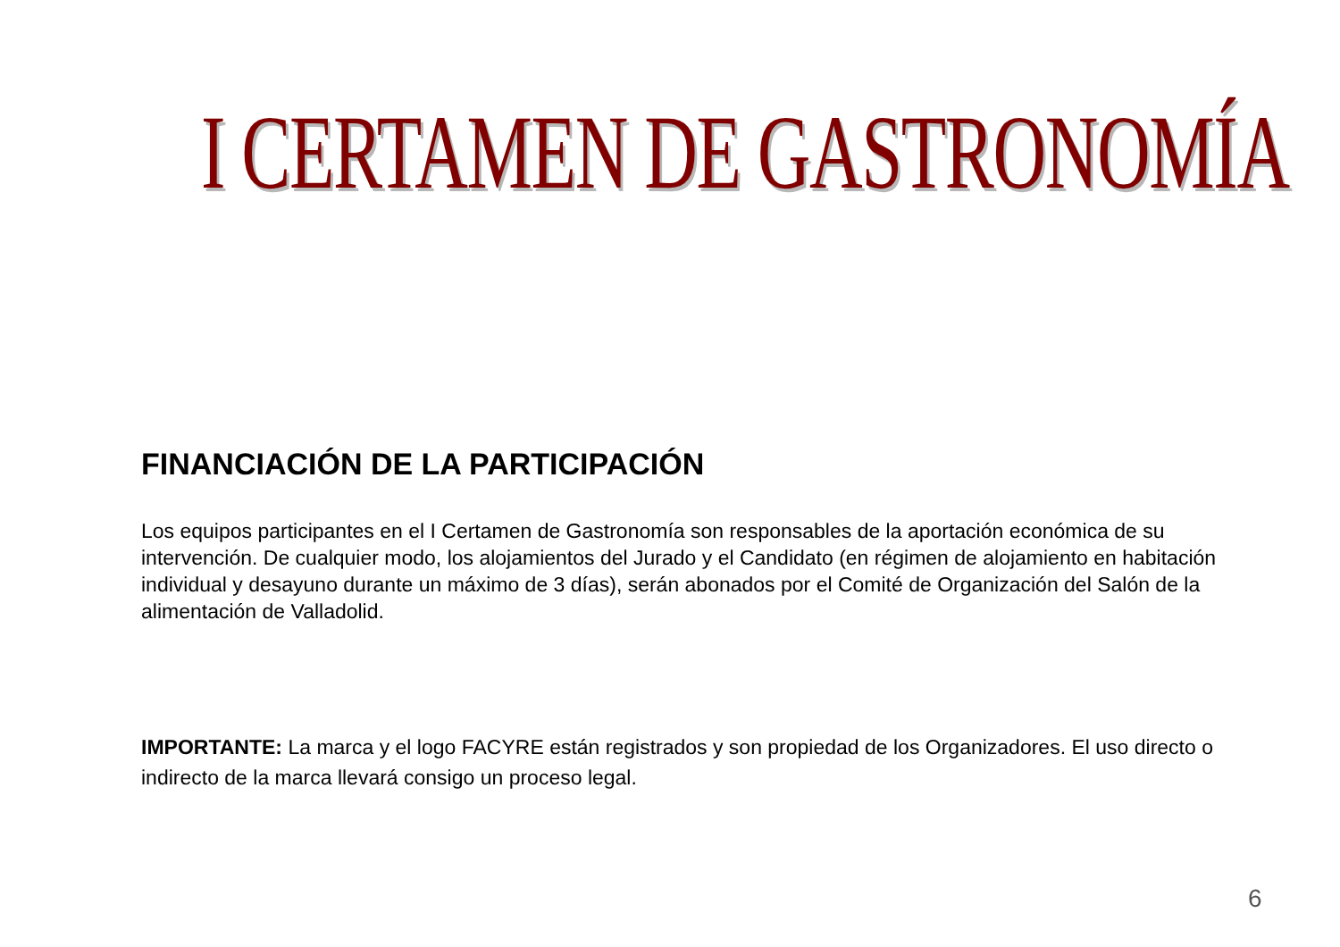I CERTAMEN DE GASTRONOMÍA
FINANCIACIÓN DE LA PARTICIPACIÓN
Los equipos participantes en el I Certamen de Gastronomía son responsables de la aportación económica de su intervención. De cualquier modo, los alojamientos del Jurado y el Candidato (en régimen de alojamiento en habitación individual y desayuno durante un máximo de 3 días), serán abonados por el Comité de Organización del Salón de la alimentación de Valladolid.
IMPORTANTE: La marca y el logo FACYRE están registrados y son propiedad de los Organizadores. El uso directo o indirecto de la marca llevará consigo un proceso legal.
6